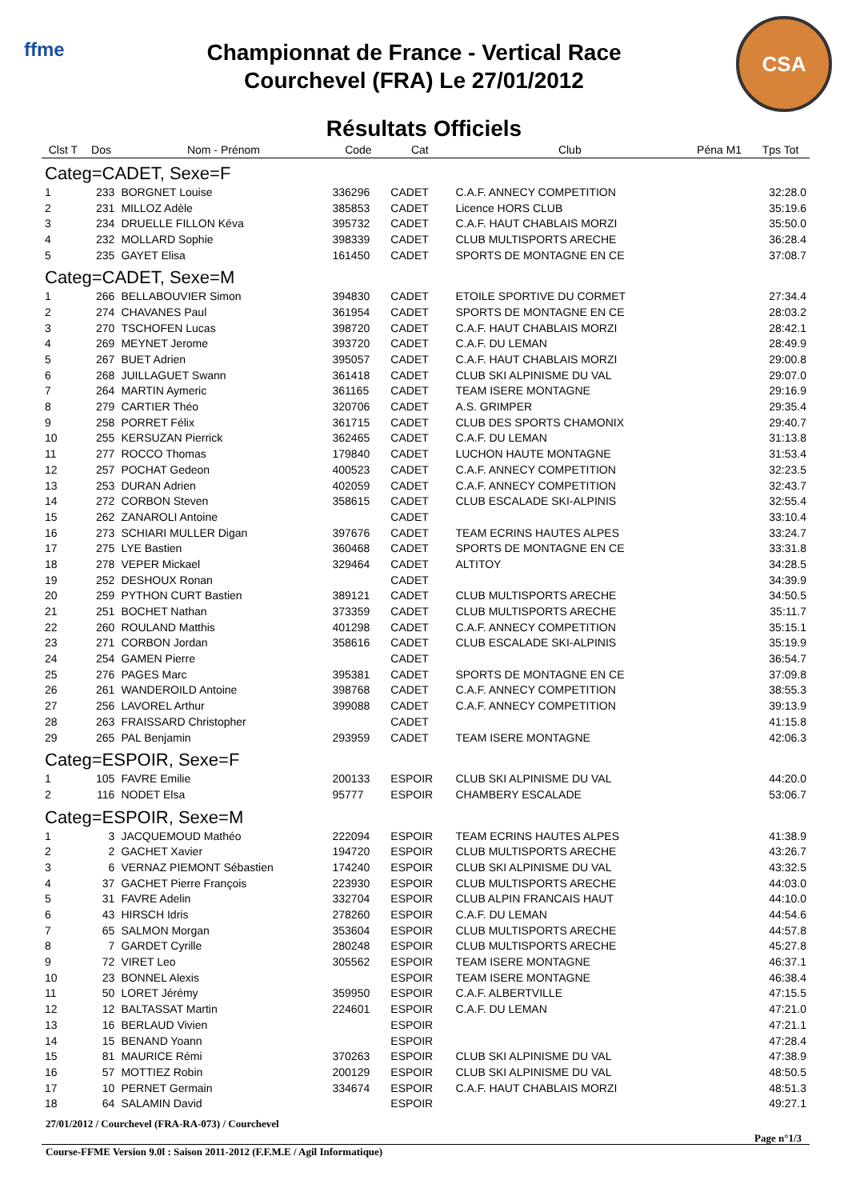ffme
Championnat de France - Vertical Race
Courchevel (FRA) Le 27/01/2012
CSA
Résultats Officiels
| Clst T | Dos | Nom - Prénom | Code | Cat | Club | Péna M1 | Tps Tot |
| --- | --- | --- | --- | --- | --- | --- | --- |
| Categ=CADET, Sexe=F | | | | | | | |
| 1 | 233 | BORGNET Louise | 336296 | CADET | C.A.F. ANNECY COMPETITION | | 32:28.0 |
| 2 | 231 | MILLOZ Adèle | 385853 | CADET | Licence HORS CLUB | | 35:19.6 |
| 3 | 234 | DRUELLE FILLON Kéva | 395732 | CADET | C.A.F. HAUT CHABLAIS MORZI | | 35:50.0 |
| 4 | 232 | MOLLARD Sophie | 398339 | CADET | CLUB MULTISPORTS ARECHE | | 36:28.4 |
| 5 | 235 | GAYET Elisa | 161450 | CADET | SPORTS DE MONTAGNE EN CE | | 37:08.7 |
| Categ=CADET, Sexe=M | | | | | | | |
| 1 | 266 | BELLABOUVIER Simon | 394830 | CADET | ETOILE SPORTIVE DU CORMET | | 27:34.4 |
| 2 | 274 | CHAVANES Paul | 361954 | CADET | SPORTS DE MONTAGNE EN CE | | 28:03.2 |
| 3 | 270 | TSCHOFEN Lucas | 398720 | CADET | C.A.F. HAUT CHABLAIS MORZI | | 28:42.1 |
| 4 | 269 | MEYNET Jerome | 393720 | CADET | C.A.F. DU LEMAN | | 28:49.9 |
| 5 | 267 | BUET Adrien | 395057 | CADET | C.A.F. HAUT CHABLAIS MORZI | | 29:00.8 |
| 6 | 268 | JUILLAGUET Swann | 361418 | CADET | CLUB SKI ALPINISME DU VAL | | 29:07.0 |
| 7 | 264 | MARTIN Aymeric | 361165 | CADET | TEAM ISERE MONTAGNE | | 29:16.9 |
| 8 | 279 | CARTIER Théo | 320706 | CADET | A.S. GRIMPER | | 29:35.4 |
| 9 | 258 | PORRET Félix | 361715 | CADET | CLUB DES SPORTS CHAMONIX | | 29:40.7 |
| 10 | 255 | KERSUZAN Pierrick | 362465 | CADET | C.A.F. DU LEMAN | | 31:13.8 |
| 11 | 277 | ROCCO Thomas | 179840 | CADET | LUCHON HAUTE MONTAGNE | | 31:53.4 |
| 12 | 257 | POCHAT Gedeon | 400523 | CADET | C.A.F. ANNECY COMPETITION | | 32:23.5 |
| 13 | 253 | DURAN Adrien | 402059 | CADET | C.A.F. ANNECY COMPETITION | | 32:43.7 |
| 14 | 272 | CORBON Steven | 358615 | CADET | CLUB ESCALADE SKI-ALPINIS | | 32:55.4 |
| 15 | 262 | ZANAROLI Antoine | | CADET | | | 33:10.4 |
| 16 | 273 | SCHIARI MULLER Digan | 397676 | CADET | TEAM ECRINS HAUTES ALPES | | 33:24.7 |
| 17 | 275 | LYE Bastien | 360468 | CADET | SPORTS DE MONTAGNE EN CE | | 33:31.8 |
| 18 | 278 | VEPER Mickael | 329464 | CADET | ALTITOY | | 34:28.5 |
| 19 | 252 | DESHOUX Ronan | | CADET | | | 34:39.9 |
| 20 | 259 | PYTHON CURT Bastien | 389121 | CADET | CLUB MULTISPORTS ARECHE | | 34:50.5 |
| 21 | 251 | BOCHET Nathan | 373359 | CADET | CLUB MULTISPORTS ARECHE | | 35:11.7 |
| 22 | 260 | ROULAND Matthis | 401298 | CADET | C.A.F. ANNECY COMPETITION | | 35:15.1 |
| 23 | 271 | CORBON Jordan | 358616 | CADET | CLUB ESCALADE SKI-ALPINIS | | 35:19.9 |
| 24 | 254 | GAMEN Pierre | | CADET | | | 36:54.7 |
| 25 | 276 | PAGES Marc | 395381 | CADET | SPORTS DE MONTAGNE EN CE | | 37:09.8 |
| 26 | 261 | WANDEROILD Antoine | 398768 | CADET | C.A.F. ANNECY COMPETITION | | 38:55.3 |
| 27 | 256 | LAVOREL Arthur | 399088 | CADET | C.A.F. ANNECY COMPETITION | | 39:13.9 |
| 28 | 263 | FRAISSARD Christopher | | CADET | | | 41:15.8 |
| 29 | 265 | PAL Benjamin | 293959 | CADET | TEAM ISERE MONTAGNE | | 42:06.3 |
| Categ=ESPOIR, Sexe=F | | | | | | | |
| 1 | 105 | FAVRE Emilie | 200133 | ESPOIR | CLUB SKI ALPINISME DU VAL | | 44:20.0 |
| 2 | 116 | NODET Elsa | 95777 | ESPOIR | CHAMBERY ESCALADE | | 53:06.7 |
| Categ=ESPOIR, Sexe=M | | | | | | | |
| 1 | 3 | JACQUEMOUD Mathéo | 222094 | ESPOIR | TEAM ECRINS HAUTES ALPES | | 41:38.9 |
| 2 | 2 | GACHET Xavier | 194720 | ESPOIR | CLUB MULTISPORTS ARECHE | | 43:26.7 |
| 3 | 6 | VERNAZ PIEMONT Sébastien | 174240 | ESPOIR | CLUB SKI ALPINISME DU VAL | | 43:32.5 |
| 4 | 37 | GACHET Pierre François | 223930 | ESPOIR | CLUB MULTISPORTS ARECHE | | 44:03.0 |
| 5 | 31 | FAVRE Adelin | 332704 | ESPOIR | CLUB ALPIN FRANCAIS HAUT | | 44:10.0 |
| 6 | 43 | HIRSCH Idris | 278260 | ESPOIR | C.A.F. DU LEMAN | | 44:54.6 |
| 7 | 65 | SALMON Morgan | 353604 | ESPOIR | CLUB MULTISPORTS ARECHE | | 44:57.8 |
| 8 | 7 | GARDET Cyrille | 280248 | ESPOIR | CLUB MULTISPORTS ARECHE | | 45:27.8 |
| 9 | 72 | VIRET Leo | 305562 | ESPOIR | TEAM ISERE MONTAGNE | | 46:37.1 |
| 10 | 23 | BONNEL Alexis | | ESPOIR | TEAM ISERE MONTAGNE | | 46:38.4 |
| 11 | 50 | LORET Jérémy | 359950 | ESPOIR | C.A.F. ALBERTVILLE | | 47:15.5 |
| 12 | 12 | BALTASSAT Martin | 224601 | ESPOIR | C.A.F. DU LEMAN | | 47:21.0 |
| 13 | 16 | BERLAUD Vivien | | ESPOIR | | | 47:21.1 |
| 14 | 15 | BENAND Yoann | | ESPOIR | | | 47:28.4 |
| 15 | 81 | MAURICE Rémi | 370263 | ESPOIR | CLUB SKI ALPINISME DU VAL | | 47:38.9 |
| 16 | 57 | MOTTIEZ Robin | 200129 | ESPOIR | CLUB SKI ALPINISME DU VAL | | 48:50.5 |
| 17 | 10 | PERNET Germain | 334674 | ESPOIR | C.A.F. HAUT CHABLAIS MORZI | | 48:51.3 |
| 18 | 64 | SALAMIN David | | ESPOIR | | | 49:27.1 |
27/01/2012 / Courchevel (FRA-RA-073) / Courchevel
Page n°1/3
Course-FFME Version 9.0l : Saison 2011-2012 (F.F.M.E / Agil Informatique)